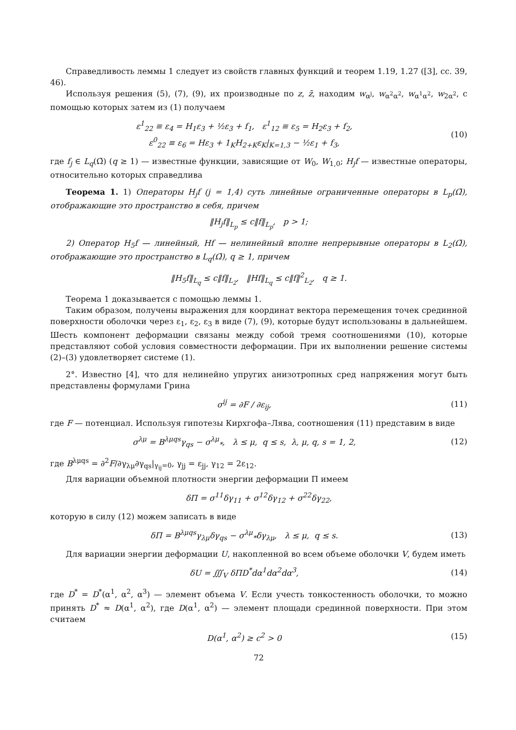Справедливость леммы 1 следует из свойств главных функций и теорем 1.19, 1.27 ([3], сс. 39, 46).
Используя решения (5), (7), (9), их производные по z, z̄, находим w<sub>α<sup>j</sup></sub>, w<sub>α<sup>2</sup>α<sup>2</sup></sub>, w<sub>α<sup>1</sup>α<sup>2</sup></sub>, w<sub>2α<sup>2</sup></sub>, с помощью которых затем из (1) получаем
ε<sup>1</sup><sub>22</sub> ≡ ε<sub>4</sub> = H<sub>1</sub>ε<sub>3</sub> + ½ε<sub>3</sub> + f<sub>1</sub>, ε<sup>1</sup><sub>12</sub> ≡ ε<sub>5</sub> = H<sub>2</sub>ε<sub>3</sub> + f<sub>2</sub>,
ε<sup>0</sup><sub>22</sub> ≡ ε<sub>6</sub> = Hε<sub>3</sub> + 1<sub>K</sub>H<sub>2+K</sub>ε<sub>K</sub>|<sub>K=1,3</sub> − ½ε<sub>1</sub> + f<sub>3</sub>,
(10)
где f<sub>j</sub> ∈ L<sub>q</sub>(Ω̄) (q ≥ 1) — известные функции, зависящие от W<sub>0</sub>, W<sub>1,0</sub>; H<sub>j</sub>f — известные операторы, относительно которых справедлива
Теорема 1. 1) Операторы H<sub>j</sub>f (j = 1,4) суть линейные ограниченные операторы в L<sub>p</sub>(Ω̄), отображающие это пространство в себя, причем
‖H<sub>j</sub>f‖<sub>L<sub>p</sub></sub> ≤ c‖f‖<sub>L<sub>p</sub></sub>, p > 1;
2) Оператор H<sub>5</sub>f — линейный, Hf — нелинейный вполне непрерывные операторы в L<sub>2</sub>(Ω̄), отображающие это пространство в L<sub>q</sub>(Ω̄), q ≥ 1, причем
‖H<sub>5</sub>f‖<sub>L<sub>q</sub></sub> ≤ c‖f‖<sub>L<sub>2</sub></sub>, ‖Hf‖<sub>L<sub>q</sub></sub> ≤ c‖f‖<sup>2</sup><sub>L<sub>2</sub></sub>, q ≥ 1.
Теорема 1 доказывается с помощью леммы 1.
Таким образом, получены выражения для координат вектора перемещения точек срединной поверхности оболочки через ε<sub>1</sub>, ε<sub>2</sub>, ε<sub>3</sub> в виде (7), (9), которые будут использованы в дальнейшем. Шесть компонент деформации связаны между собой тремя соотношениями (10), которые представляют собой условия совместности деформации. При их выполнении решение системы (2)–(3) удовлетворяет системе (1).
2°. Известно [4], что для нелинейно упругих анизотропных сред напряжения могут быть представлены формулами Грина
σ<sup>ij</sup> = ∂F / ∂ε<sub>ij</sub>, (11)
где F — потенциал. Используя гипотезы Кирхгофа–Лява, соотношения (11) представим в виде
σ<sup>λμ</sup> = B<sup>λμqs</sup>γ<sub>qs</sub> − σ<sup>λμ</sup><sub>*</sub>, λ ≤ μ, q ≤ s, λ, μ, q, s = 1, 2,
(12)
где B<sup>λμqs</sup> = ∂<sup>2</sup>F/∂γ<sub>λμ</sub>∂γ<sub>qs</sub>|<sub>γ<sub>ij</sub>=0</sub>, γ<sub>jj</sub> = ε<sub>jj</sub>, γ<sub>12</sub> = 2ε<sub>12</sub>.
Для вариации объемной плотности энергии деформации Π имеем
δΠ = σ<sup>11</sup>δγ<sub>11</sub> + σ<sup>12</sup>δγ<sub>12</sub> + σ<sup>22</sup>δγ<sub>22</sub>,
которую в силу (12) можем записать в виде
δΠ = B<sup>λμqs</sup>γ<sub>λμ</sub>δγ<sub>qs</sub> − σ<sup>λμ</sup><sub>*</sub>δγ<sub>λμ</sub>, λ ≤ μ, q ≤ s.
(13)
Для вариации энергии деформации U, накопленной во всем объеме оболочки V, будем иметь
δU = ∭<sub>V</sub> δΠD<sup>*</sup>dα<sup>1</sup>dα<sup>2</sup>dα<sup>3</sup>, (14)
где D<sup>*</sup> = D<sup>*</sup>(α<sup>1</sup>, α<sup>2</sup>, α<sup>3</sup>) — элемент объема V. Если учесть тонкостенность оболочки, то можно принять D<sup>*</sup> ≈ D(α<sup>1</sup>, α<sup>2</sup>), где D(α<sup>1</sup>, α<sup>2</sup>) — элемент площади срединной поверхности. При этом считаем
D(α<sup>1</sup>, α<sup>2</sup>) ≥ c<sup>2</sup> > 0 (15)
72